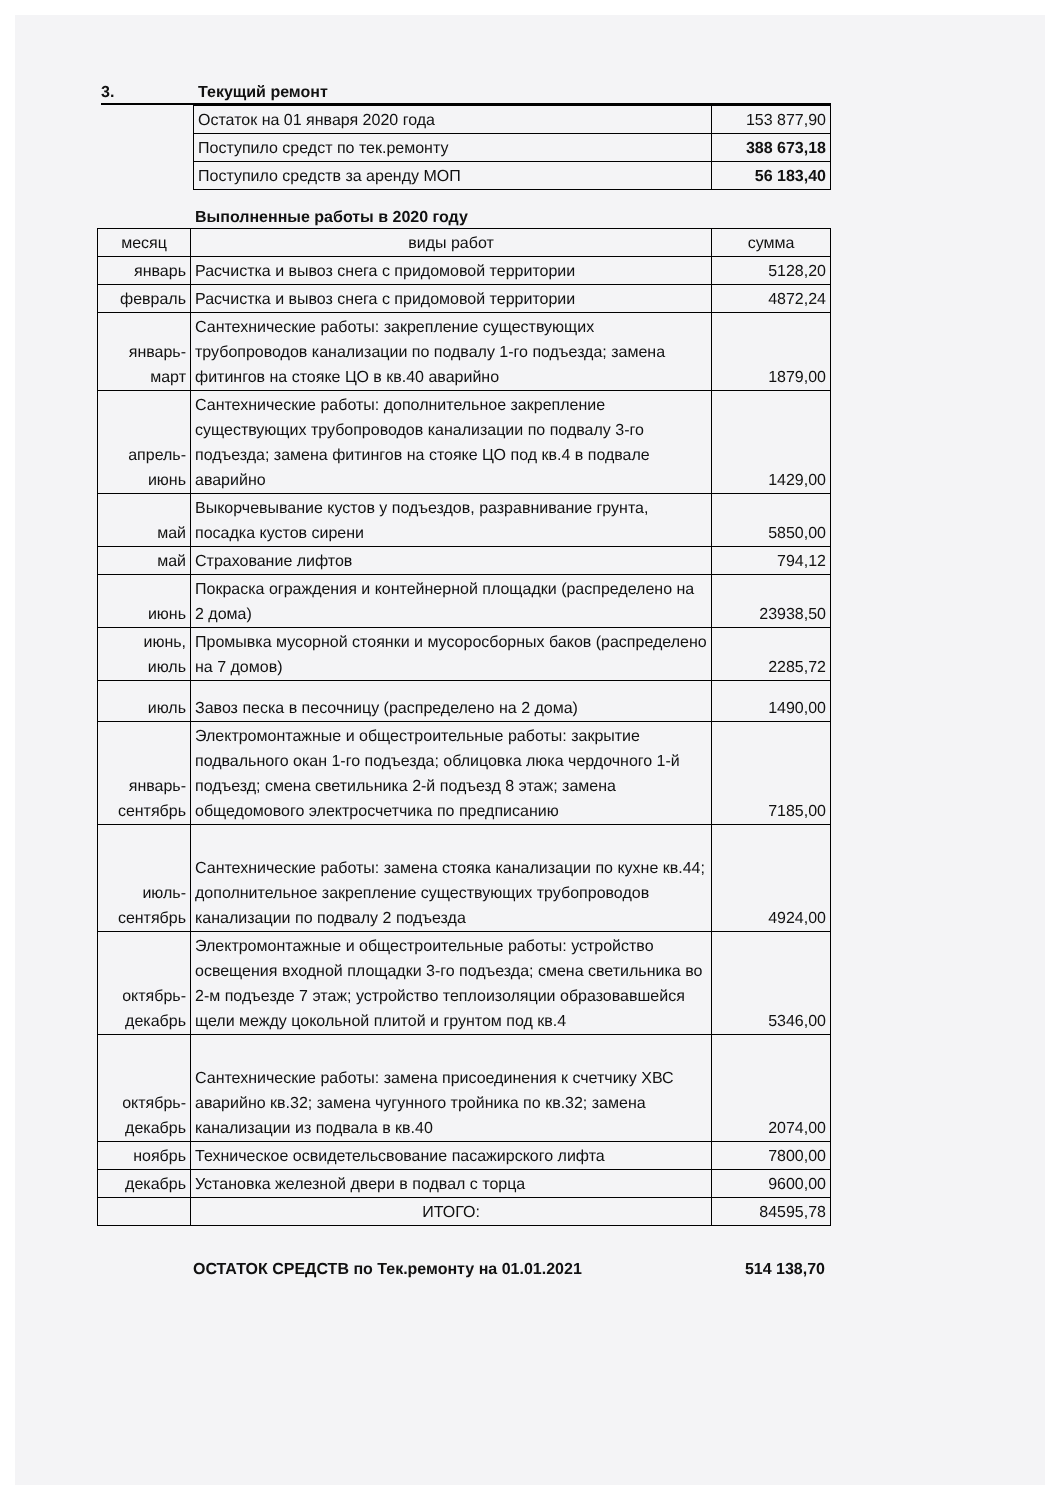3. Текущий ремонт
| Остаток на 01 января 2020 года | 153 877,90 |
| Поступило средст по тек.ремонту | 388 673,18 |
| Поступило средств за аренду МОП | 56 183,40 |
Выполненные работы в 2020 году
| месяц | виды работ | сумма |
| --- | --- | --- |
| январь | Расчистка и вывоз снега с придомовой территории | 5128,20 |
| февраль | Расчистка и вывоз снега с придомовой территории | 4872,24 |
| январь-март | Сантехнические работы: закрепление существующих трубопроводов канализации по подвалу 1-го подъезда; замена фитингов на стояке ЦО в кв.40 аварийно | 1879,00 |
| апрель-июнь | Сантехнические работы: дополнительное закрепление существующих трубопроводов канализации по подвалу 3-го подъезда; замена фитингов на стояке ЦО под кв.4 в подвале аварийно | 1429,00 |
| май | Выкорчевывание кустов у подъездов, разравнивание грунта, посадка кустов сирени | 5850,00 |
| май | Страхование лифтов | 794,12 |
| июнь | Покраска ограждения и контейнерной площадки (распределено на 2 дома) | 23938,50 |
| июнь, июль | Промывка мусорной стоянки и мусоросборных баков (распределено на 7 домов) | 2285,72 |
| июль | Завоз песка в песочницу (распределено на 2 дома) | 1490,00 |
| январь-сентябрь | Электромонтажные и общестроительные работы: закрытие подвального окан 1-го подъезда; облицовка люка чердочного 1-й подъезд; смена светильника 2-й подъезд 8 этаж; замена общедомового электросчетчика по предписанию | 7185,00 |
| июль-сентябрь | Сантехнические работы: замена стояка канализации по кухне кв.44; дополнительное закрепление существующих трубопроводов канализации по подвалу 2 подъезда | 4924,00 |
| октябрь-декабрь | Электромонтажные и общестроительные работы: устройство освещения входной площадки 3-го подъезда; смена светильника во 2-м подъезде 7 этаж; устройство теплоизоляции образовавшейся щели между цокольной плитой и грунтом под кв.4 | 5346,00 |
| октябрь-декабрь | Сантехнические работы: замена присоединения к счетчику ХВС аварийно кв.32; замена чугунного тройника по кв.32; замена канализации из подвала в кв.40 | 2074,00 |
| ноябрь | Техническое освидетельсвование пасажирского лифта | 7800,00 |
| декабрь | Установка железной двери в подвал с торца | 9600,00 |
| | ИТОГО: | 84595,78 |
ОСТАТОК СРЕДСТВ по Тек.ремонту на 01.01.2021 514 138,70